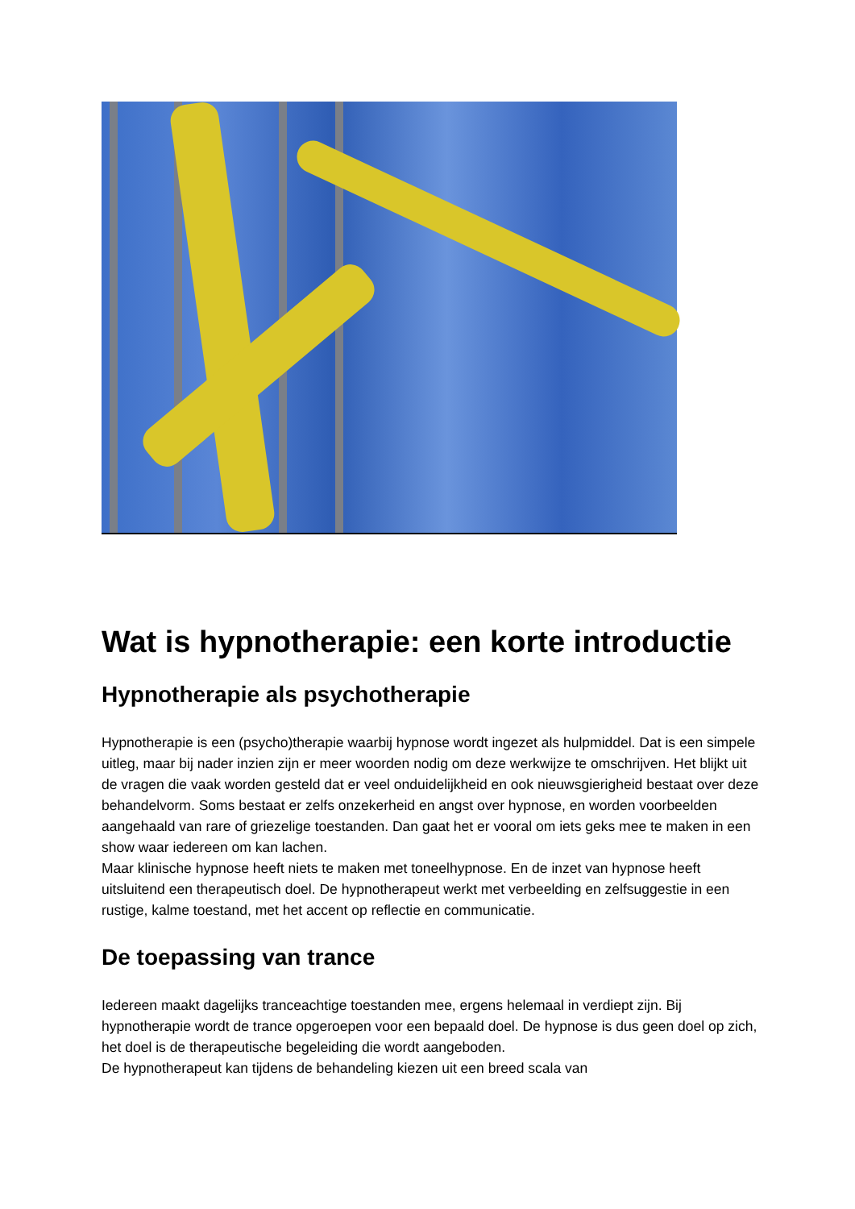Wat is hypnotherapie: een korte introductie
Hypnotherapie als psychotherapie
Hypnotherapie is een (psycho)therapie waarbij hypnose wordt ingezet als hulpmiddel. Dat is een simpele uitleg, maar bij nader inzien zijn er meer woorden nodig om deze werkwijze te omschrijven. Het blijkt uit de vragen die vaak worden gesteld dat er veel onduidelijkheid en ook nieuwsgierigheid bestaat over deze behandelvorm. Soms bestaat er zelfs onzekerheid en angst over hypnose, en worden voorbeelden aangehaald van rare of griezelige toestanden. Dan gaat het er vooral om iets geks mee te maken in een show waar iedereen om kan lachen.
Maar klinische hypnose heeft niets te maken met toneelhypnose. En de inzet van hypnose heeft uitsluitend een therapeutisch doel. De hypnotherapeut werkt met verbeelding en zelfsuggestie in een rustige, kalme toestand, met het accent op reflectie en communicatie.
De toepassing van trance
Iedereen maakt dagelijks tranceachtige toestanden mee, ergens helemaal in verdiept zijn. Bij hypnotherapie wordt de trance opgeroepen voor een bepaald doel. De hypnose is dus geen doel op zich, het doel is de therapeutische begeleiding die wordt aangeboden.
De hypnotherapeut kan tijdens de behandeling kiezen uit een breed scala van